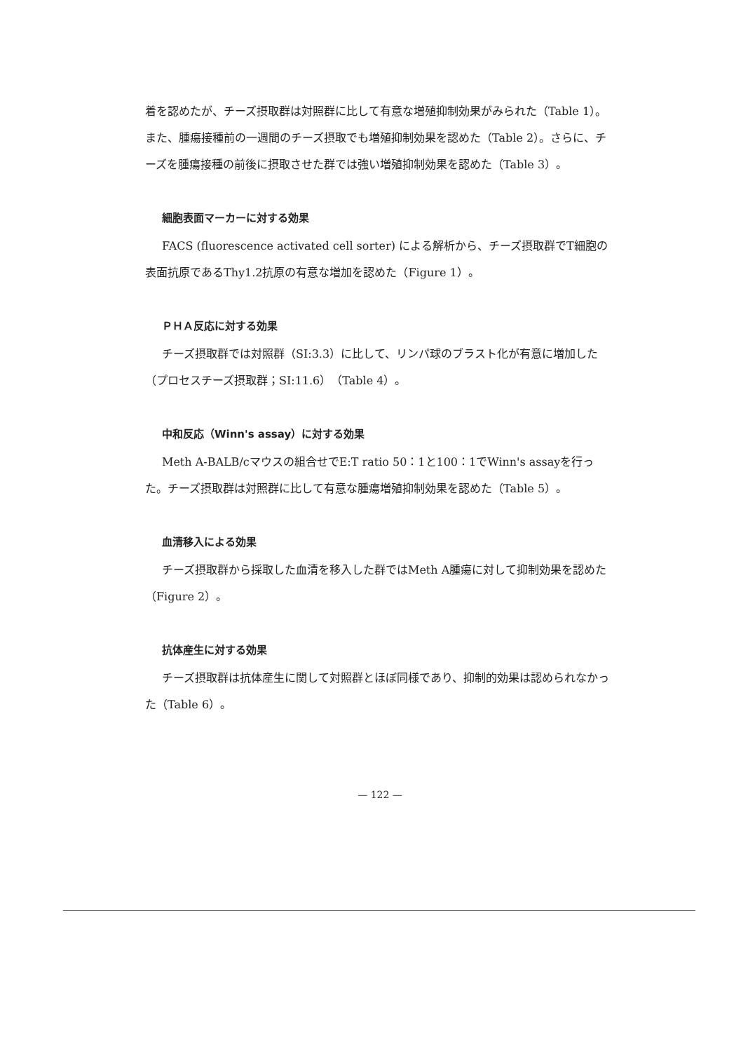着を認めたが、チーズ摂取群は対照群に比して有意な増殖抑制効果がみられた（Table 1）。また、腫瘍接種前の一週間のチーズ摂取でも増殖抑制効果を認めた（Table 2）。さらに、チーズを腫瘍接種の前後に摂取させた群では強い増殖抑制効果を認めた（Table 3）。
細胞表面マーカーに対する効果
FACS (fluorescence activated cell sorter) による解析から、チーズ摂取群でT細胞の表面抗原であるThy1.2抗原の有意な増加を認めた（Figure 1）。
ＰＨＡ反応に対する効果
チーズ摂取群では対照群（SI:3.3）に比して、リンパ球のブラスト化が有意に増加した（プロセスチーズ摂取群；SI:11.6）（Table 4）。
中和反応（Winn's assay）に対する効果
Meth A-BALB/cマウスの組合せでE:T ratio 50：1と100：1でWinn's assayを行った。チーズ摂取群は対照群に比して有意な腫瘍増殖抑制効果を認めた（Table 5）。
血清移入による効果
チーズ摂取群から採取した血清を移入した群ではMeth A腫瘍に対して抑制効果を認めた（Figure 2）。
抗体産生に対する効果
チーズ摂取群は抗体産生に関して対照群とほぼ同様であり、抑制的効果は認められなかった（Table 6）。
— 122 —